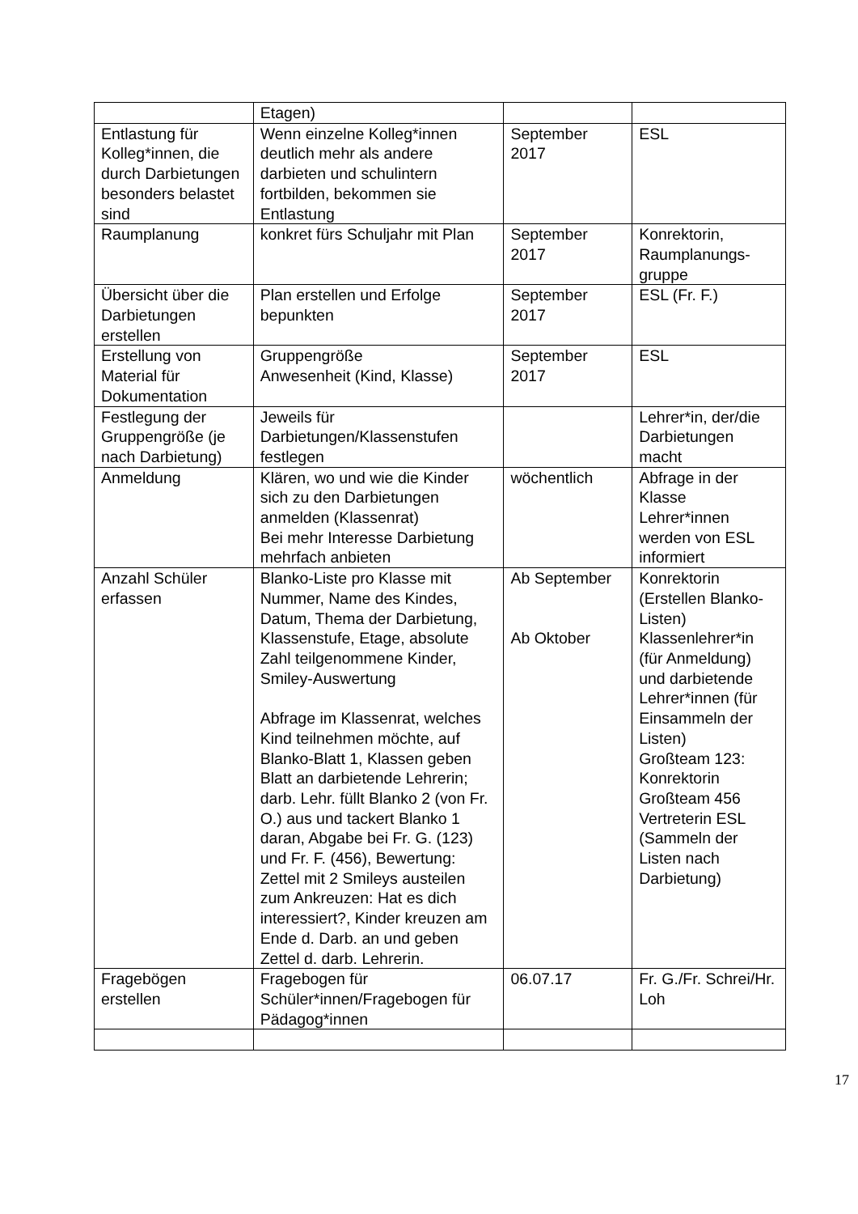| | Etagen) | | |
| Entlastung für Kolleg*innen, die durch Darbietungen besonders belastet sind | Wenn einzelne Kolleg*innen deutlich mehr als andere darbieten und schulintern fortbilden, bekommen sie Entlastung | September 2017 | ESL |
| Raumplanung | konkret fürs Schuljahr mit Plan | September 2017 | Konrektorin, Raumplanungs-gruppe |
| Übersicht über die Darbietungen erstellen | Plan erstellen und Erfolge bepunkten | September 2017 | ESL (Fr. F.) |
| Erstellung von Material für Dokumentation | Gruppengröße Anwesenheit (Kind, Klasse) | September 2017 | ESL |
| Festlegung der Gruppengröße (je nach Darbietung) | Jeweils für Darbietungen/Klassenstufen festlegen | | Lehrer*in, der/die Darbietungen macht |
| Anmeldung | Klären, wo und wie die Kinder sich zu den Darbietungen anmelden (Klassenrat) Bei mehr Interesse Darbietung mehrfach anbieten | wöchentlich | Abfrage in der Klasse Lehrer*innen werden von ESL informiert |
| Anzahl Schüler erfassen | Blanko-Liste pro Klasse mit Nummer, Name des Kindes, Datum, Thema der Darbietung, Klassenstufe, Etage, absolute Zahl teilgenommene Kinder, Smiley-Auswertung Abfrage im Klassenrat, welches Kind teilnehmen möchte, auf Blanko-Blatt 1, Klassen geben Blatt an darbietende Lehrerin; darb. Lehr. füllt Blanko 2 (von Fr. O.) aus und tackert Blanko 1 daran, Abgabe bei Fr. G. (123) und Fr. F. (456), Bewertung: Zettel mit 2 Smileys austeilen zum Ankreuzen: Hat es dich interessiert?, Kinder kreuzen am Ende d. Darb. an und geben Zettel d. darb. Lehrerin. | Ab September Ab Oktober | Konrektorin (Erstellen Blanko-Listen) Klassenlehrer*in (für Anmeldung) und darbietende Lehrer*innen (für Einsammeln der Listen) Großteam 123: Konrektorin Großteam 456 Vertreterin ESL (Sammeln der Listen nach Darbietung) |
| Fragebögen erstellen | Fragebogen für Schüler*innen/Fragebogen für Pädagog*innen | 06.07.17 | Fr. G./Fr. Schrei/Hr. Loh |
17